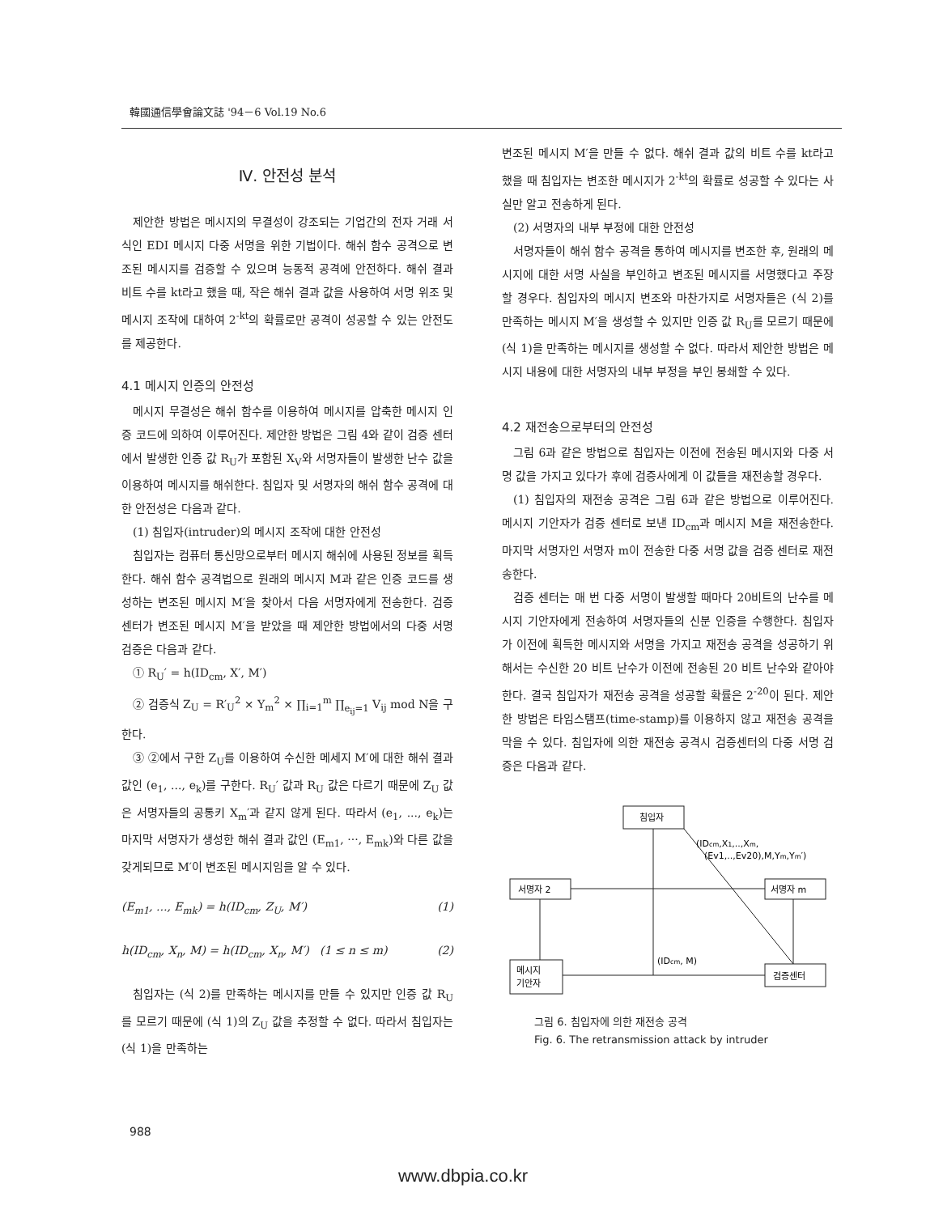韓國通信學會論文誌 '94－6 Vol.19 No.6
Ⅳ. 안전성 분석
제안한 방법은 메시지의 무결성이 강조되는 기업간의 전자 거래 서식인 EDI 메시지 다중 서명을 위한 기법이다. 해쉬 함수 공격으로 변조된 메시지를 검증할 수 있으며 능동적 공격에 안전하다. 해쉬 결과 비트 수를 kt라고 했을 때, 작은 해쉬 결과 값을 사용하여 서명 위조 및 메시지 조작에 대하여 2<sup>-kt</sup>의 확률로만 공격이 성공할 수 있는 안전도를 제공한다.
4.1 메시지 인증의 안전성
메시지 무결성은 해쉬 함수를 이용하여 메시지를 압축한 메시지 인증 코드에 의하여 이루어진다. 제안한 방법은 그림 4와 같이 검증 센터에서 발생한 인증 값 R<sub>U</sub>가 포함된 X<sub>V</sub>와 서명자들이 발생한 난수 값을 이용하여 메시지를 해쉬한다. 침입자 및 서명자의 해쉬 함수 공격에 대한 안전성은 다음과 같다.
(1) 침입자(intruder)의 메시지 조작에 대한 안전성
침입자는 컴퓨터 통신망으로부터 메시지 해쉬에 사용된 정보를 획득한다. 해쉬 함수 공격법으로 원래의 메시지 M과 같은 인증 코드를 생성하는 변조된 메시지 M′을 찾아서 다음 서명자에게 전송한다. 검증 센터가 변조된 메시지 M′을 받았을 때 제안한 방법에서의 다중 서명 검증은 다음과 같다.
① R<sub>U</sub>′ = h(ID<sub>cm</sub>, X′, M′)
② 검증식 Z<sub>U</sub> = R′<sub>U</sub><sup>2</sup> × Y<sub>m</sub><sup>2</sup> × ∏<sub>i=1</sub><sup>m</sup> ∏<sub>e<sub>ij</sub>=1</sub> V<sub>ij</sub> mod N을 구한다.
③ ②에서 구한 Z<sub>U</sub>를 이용하여 수신한 메세지 M′에 대한 해쉬 결과 값인 (e<sub>1</sub>, ..., e<sub>k</sub>)를 구한다. R<sub>U</sub>′ 값과 R<sub>U</sub> 값은 다르기 때문에 Z<sub>U</sub> 값은 서명자들의 공통키 X<sub>m</sub>′과 같지 않게 된다. 따라서 (e<sub>1</sub>, ..., e<sub>k</sub>)는 마지막 서명자가 생성한 해쉬 결과 값인 (E<sub>m1</sub>, ···, E<sub>mk</sub>)와 다른 값을 갖게되므로 M′이 변조된 메시지임을 알 수 있다.
(E<sub>m1</sub>, ..., E<sub>mk</sub>) = h(ID<sub>cm</sub>, Z<sub>U</sub>, M′) (1)
h(ID<sub>cm</sub>, X<sub>n</sub>, M) = h(ID<sub>cm</sub>, X<sub>n</sub>, M′) (1 ≤ n ≤ m) (2)
침입자는 (식 2)를 만족하는 메시지를 만들 수 있지만 인증 값 R<sub>U</sub>를 모르기 때문에 (식 1)의 Z<sub>U</sub> 값을 추정할 수 없다. 따라서 침입자는 (식 1)을 만족하는
변조된 메시지 M′을 만들 수 없다. 해쉬 결과 값의 비트 수를 kt라고 했을 때 침입자는 변조한 메시지가 2<sup>-kt</sup>의 확률로 성공할 수 있다는 사실만 알고 전송하게 된다.
(2) 서명자의 내부 부정에 대한 안전성
서명자들이 해쉬 함수 공격을 통하여 메시지를 변조한 후, 원래의 메시지에 대한 서명 사실을 부인하고 변조된 메시지를 서명했다고 주장할 경우다. 침입자의 메시지 변조와 마찬가지로 서명자들은 (식 2)를 만족하는 메시지 M′을 생성할 수 있지만 인증 값 R<sub>U</sub>를 모르기 때문에 (식 1)을 만족하는 메시지를 생성할 수 없다. 따라서 제안한 방법은 메시지 내용에 대한 서명자의 내부 부정을 부인 봉쇄할 수 있다.
4.2 재전송으로부터의 안전성
그림 6과 같은 방법으로 침입자는 이전에 전송된 메시지와 다중 서명 값을 가지고 있다가 후에 검증사에게 이 값들을 재전송할 경우다.
(1) 침입자의 재전송 공격은 그림 6과 같은 방법으로 이루어진다. 메시지 기안자가 검증 센터로 보낸 ID<sub>cm</sub>과 메시지 M을 재전송한다. 마지막 서명자인 서명자 m이 전송한 다중 서명 값을 검증 센터로 재전송한다.
검증 센터는 매 번 다중 서명이 발생할 때마다 20비트의 난수를 메시지 기안자에게 전송하여 서명자들의 신분 인증을 수행한다. 침입자가 이전에 획득한 메시지와 서명을 가지고 재전송 공격을 성공하기 위해서는 수신한 20 비트 난수가 이전에 전송된 20 비트 난수와 같아야 한다. 결국 침입자가 재전송 공격을 성공할 확률은 2<sup>-20</sup>이 된다. 제안한 방법은 타임스탬프(time-stamp)를 이용하지 않고 재전송 공격을 막을 수 있다. 침입자에 의한 재전송 공격시 검증센터의 다중 서명 검증은 다음과 같다.
침입자
서명자 2
서명자 m
메시지
기안자
검증센터
(IDcm,X1,..,Xm,
(Ev1,..,Ev20),M,Ym,Ym′)
(IDcm, M)
그림 6. 침입자에 의한 재전송 공격
Fig. 6. The retransmission attack by intruder
988
www.dbpia.co.kr